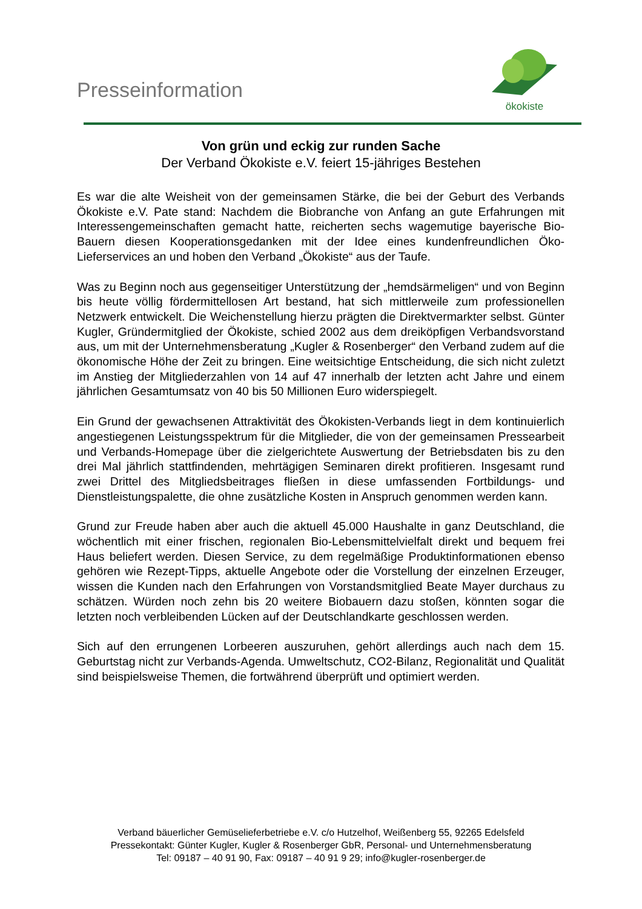Presseinformation
ökokiste
Von grün und eckig zur runden Sache
Der Verband Ökokiste e.V. feiert 15-jähriges Bestehen
Es war die alte Weisheit von der gemeinsamen Stärke, die bei der Geburt des Verbands Ökokiste e.V. Pate stand: Nachdem die Biobranche von Anfang an gute Erfahrungen mit Interessengemeinschaften gemacht hatte, reicherten sechs wagemutige bayerische Bio-Bauern diesen Kooperationsgedanken mit der Idee eines kundenfreundlichen Öko-Lieferservices an und hoben den Verband „Ökokiste“ aus der Taufe.
Was zu Beginn noch aus gegenseitiger Unterstützung der „hemdsärmeligen“ und von Beginn bis heute völlig fördermittellosen Art bestand, hat sich mittlerweile zum professionellen Netzwerk entwickelt. Die Weichenstellung hierzu prägten die Direktvermarkter selbst. Günter Kugler, Gründermitglied der Ökokiste, schied 2002 aus dem dreiköpfigen Verbandsvorstand aus, um mit der Unternehmensberatung „Kugler & Rosenberger“ den Verband zudem auf die ökonomische Höhe der Zeit zu bringen. Eine weitsichtige Entscheidung, die sich nicht zuletzt im Anstieg der Mitgliederzahlen von 14 auf 47 innerhalb der letzten acht Jahre und einem jährlichen Gesamtumsatz von 40 bis 50 Millionen Euro widerspiegelt.
Ein Grund der gewachsenen Attraktivität des Ökokisten-Verbands liegt in dem kontinuierlich angestiegenen Leistungsspektrum für die Mitglieder, die von der gemeinsamen Pressearbeit und Verbands-Homepage über die zielgerichtete Auswertung der Betriebsdaten bis zu den drei Mal jährlich stattfindenden, mehrtägigen Seminaren direkt profitieren. Insgesamt rund zwei Drittel des Mitgliedsbeitrages fließen in diese umfassenden Fortbildungs- und Dienstleistungspalette, die ohne zusätzliche Kosten in Anspruch genommen werden kann.
Grund zur Freude haben aber auch die aktuell 45.000 Haushalte in ganz Deutschland, die wöchentlich mit einer frischen, regionalen Bio-Lebensmittelvielfalt direkt und bequem frei Haus beliefert werden. Diesen Service, zu dem regelmäßige Produktinformationen ebenso gehören wie Rezept-Tipps, aktuelle Angebote oder die Vorstellung der einzelnen Erzeuger, wissen die Kunden nach den Erfahrungen von Vorstandsmitglied Beate Mayer durchaus zu schätzen. Würden noch zehn bis 20 weitere Biobauern dazu stoßen, könnten sogar die letzten noch verbleibenden Lücken auf der Deutschlandkarte geschlossen werden.
Sich auf den errungenen Lorbeeren auszuruhen, gehört allerdings auch nach dem 15. Geburtstag nicht zur Verbands-Agenda. Umweltschutz, CO2-Bilanz, Regionalität und Qualität sind beispielsweise Themen, die fortwährend überprüft und optimiert werden.
Verband bäuerlicher Gemüselieferbetriebe e.V. c/o Hutzelhof, Weißenberg 55, 92265 Edelsfeld
Pressekontakt: Günter Kugler, Kugler & Rosenberger GbR, Personal- und Unternehmensberatung
Tel: 09187 – 40 91 90, Fax: 09187 – 40 91 9 29; info@kugler-rosenberger.de